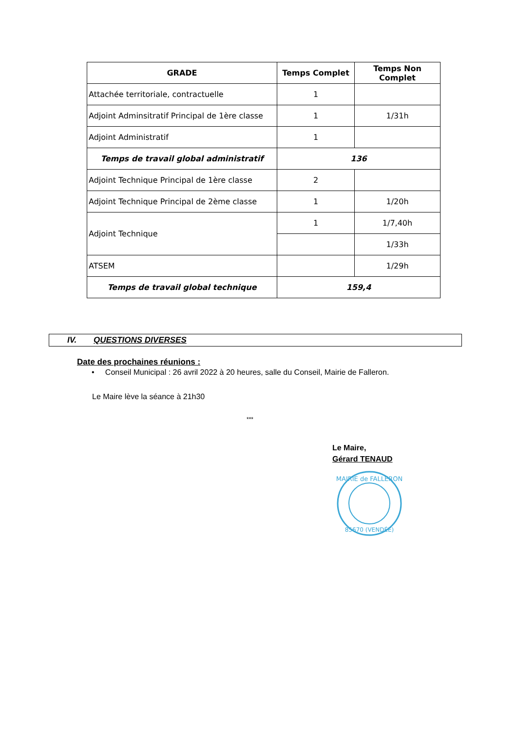| GRADE | Temps Complet | Temps Non Complet |
| --- | --- | --- |
| Attachée territoriale, contractuelle | 1 | |
| Adjoint Adminsitratif Principal de 1ère classe | 1 | 1/31h |
| Adjoint Administratif | 1 | |
| Temps de travail global administratif | 136 | |
| Adjoint Technique Principal de 1ère classe | 2 | |
| Adjoint Technique Principal de 2ème classe | 1 | 1/20h |
| Adjoint Technique | 1 | 1/7,40h |
| | | 1/33h |
| ATSEM | | 1/29h |
| Temps de travail global technique | 159,4 | |
IV. QUESTIONS DIVERSES
Date des prochaines réunions :
• Conseil Municipal : 26 avril 2022 à 20 heures, salle du Conseil, Mairie de Falleron.
Le Maire lève la séance à 21h30
***
Le Maire,
Gérard TENAUD
MAIRIE de FALLERON
85670 (VENDÉE)